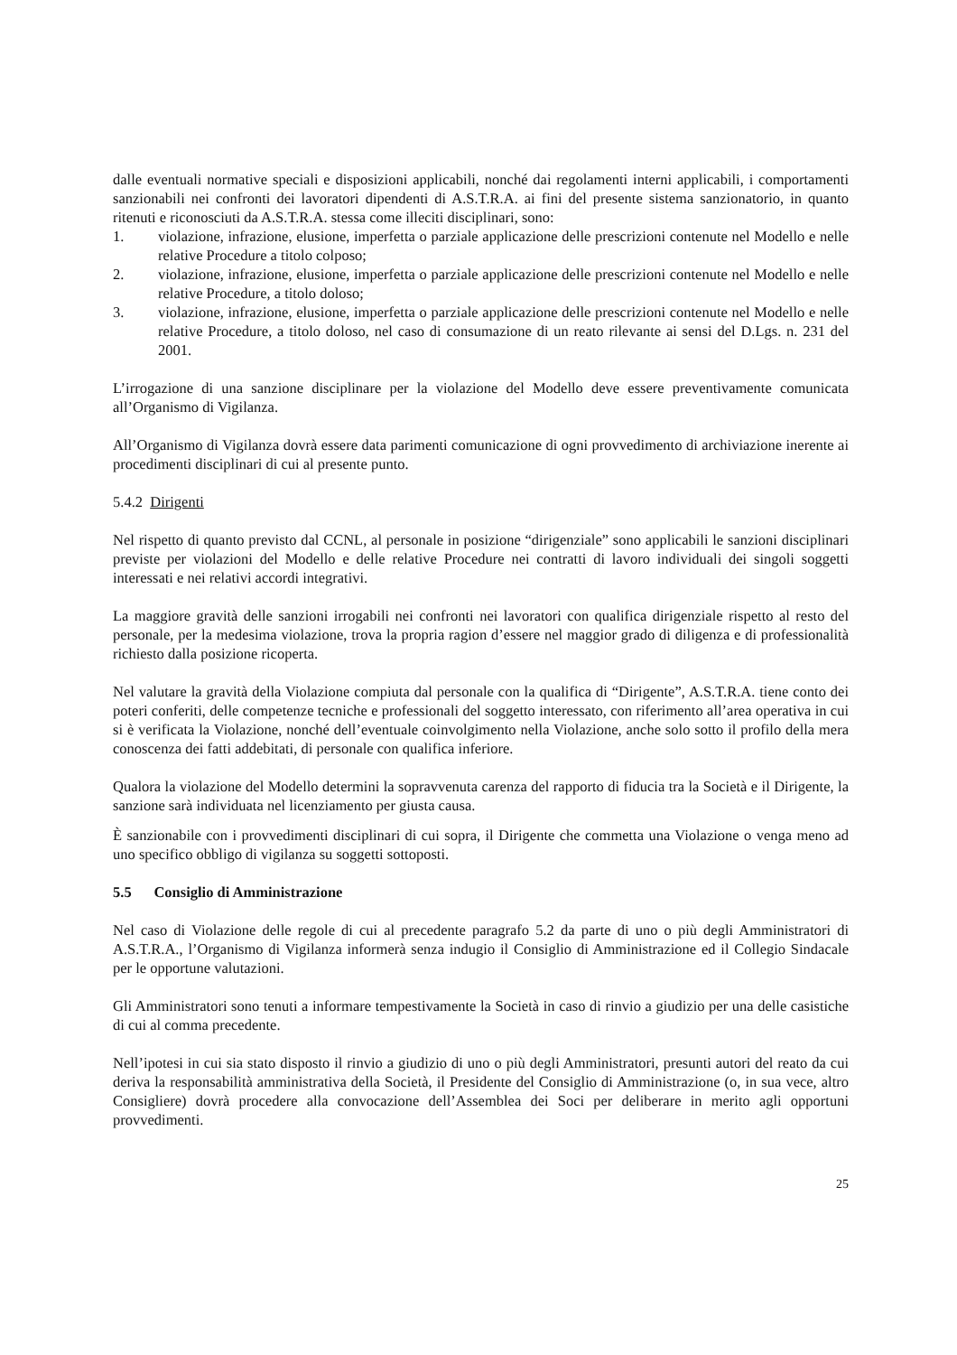dalle eventuali normative speciali e disposizioni applicabili, nonché dai regolamenti interni applicabili, i comportamenti sanzionabili nei confronti dei lavoratori dipendenti di A.S.T.R.A. ai fini del presente sistema sanzionatorio, in quanto ritenuti e riconosciuti da A.S.T.R.A. stessa come illeciti disciplinari, sono:
1. violazione, infrazione, elusione, imperfetta o parziale applicazione delle prescrizioni contenute nel Modello e nelle relative Procedure a titolo colposo;
2. violazione, infrazione, elusione, imperfetta o parziale applicazione delle prescrizioni contenute nel Modello e nelle relative Procedure, a titolo doloso;
3. violazione, infrazione, elusione, imperfetta o parziale applicazione delle prescrizioni contenute nel Modello e nelle relative Procedure, a titolo doloso, nel caso di consumazione di un reato rilevante ai sensi del D.Lgs. n. 231 del 2001.
L’irrogazione di una sanzione disciplinare per la violazione del Modello deve essere preventivamente comunicata all’Organismo di Vigilanza.
All’Organismo di Vigilanza dovrà essere data parimenti comunicazione di ogni provvedimento di archiviazione inerente ai procedimenti disciplinari di cui al presente punto.
5.4.2 Dirigenti
Nel rispetto di quanto previsto dal CCNL, al personale in posizione “dirigenziale” sono applicabili le sanzioni disciplinari previste per violazioni del Modello e delle relative Procedure nei contratti di lavoro individuali dei singoli soggetti interessati e nei relativi accordi integrativi.
La maggiore gravità delle sanzioni irrogabili nei confronti nei lavoratori con qualifica dirigenziale rispetto al resto del personale, per la medesima violazione, trova la propria ragion d’essere nel maggior grado di diligenza e di professionalità richiesto dalla posizione ricoperta.
Nel valutare la gravità della Violazione compiuta dal personale con la qualifica di “Dirigente”, A.S.T.R.A. tiene conto dei poteri conferiti, delle competenze tecniche e professionali del soggetto interessato, con riferimento all’area operativa in cui si è verificata la Violazione, nonché dell’eventuale coinvolgimento nella Violazione, anche solo sotto il profilo della mera conoscenza dei fatti addebitati, di personale con qualifica inferiore.
Qualora la violazione del Modello determini la sopravvenuta carenza del rapporto di fiducia tra la Società e il Dirigente, la sanzione sarà individuata nel licenziamento per giusta causa.
È sanzionabile con i provvedimenti disciplinari di cui sopra, il Dirigente che commetta una Violazione o venga meno ad uno specifico obbligo di vigilanza su soggetti sottoposti.
5.5 Consiglio di Amministrazione
Nel caso di Violazione delle regole di cui al precedente paragrafo 5.2 da parte di uno o più degli Amministratori di A.S.T.R.A., l’Organismo di Vigilanza informerà senza indugio il Consiglio di Amministrazione ed il Collegio Sindacale per le opportune valutazioni.
Gli Amministratori sono tenuti a informare tempestivamente la Società in caso di rinvio a giudizio per una delle casistiche di cui al comma precedente.
Nell’ipotesi in cui sia stato disposto il rinvio a giudizio di uno o più degli Amministratori, presunti autori del reato da cui deriva la responsabilità amministrativa della Società, il Presidente del Consiglio di Amministrazione (o, in sua vece, altro Consigliere) dovrà procedere alla convocazione dell’Assemblea dei Soci per deliberare in merito agli opportuni provvedimenti.
25